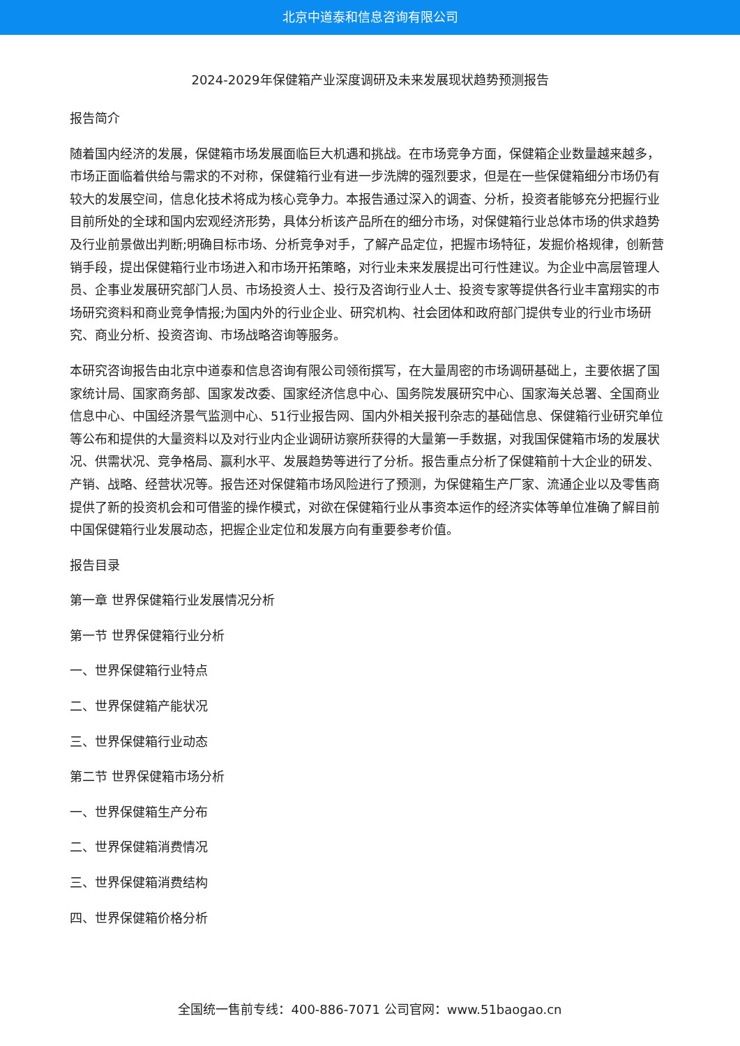北京中道泰和信息咨询有限公司
2024-2029年保健箱产业深度调研及未来发展现状趋势预测报告
报告简介
随着国内经济的发展，保健箱市场发展面临巨大机遇和挑战。在市场竞争方面，保健箱企业数量越来越多，市场正面临着供给与需求的不对称，保健箱行业有进一步洗牌的强烈要求，但是在一些保健箱细分市场仍有较大的发展空间，信息化技术将成为核心竞争力。本报告通过深入的调查、分析，投资者能够充分把握行业目前所处的全球和国内宏观经济形势，具体分析该产品所在的细分市场，对保健箱行业总体市场的供求趋势及行业前景做出判断;明确目标市场、分析竞争对手，了解产品定位，把握市场特征，发掘价格规律，创新营销手段，提出保健箱行业市场进入和市场开拓策略，对行业未来发展提出可行性建议。为企业中高层管理人员、企事业发展研究部门人员、市场投资人士、投行及咨询行业人士、投资专家等提供各行业丰富翔实的市场研究资料和商业竞争情报;为国内外的行业企业、研究机构、社会团体和政府部门提供专业的行业市场研究、商业分析、投资咨询、市场战略咨询等服务。
本研究咨询报告由北京中道泰和信息咨询有限公司领衔撰写，在大量周密的市场调研基础上，主要依据了国家统计局、国家商务部、国家发改委、国家经济信息中心、国务院发展研究中心、国家海关总署、全国商业信息中心、中国经济景气监测中心、51行业报告网、国内外相关报刊杂志的基础信息、保健箱行业研究单位等公布和提供的大量资料以及对行业内企业调研访察所获得的大量第一手数据，对我国保健箱市场的发展状况、供需状况、竞争格局、赢利水平、发展趋势等进行了分析。报告重点分析了保健箱前十大企业的研发、产销、战略、经营状况等。报告还对保健箱市场风险进行了预测，为保健箱生产厂家、流通企业以及零售商提供了新的投资机会和可借鉴的操作模式，对欲在保健箱行业从事资本运作的经济实体等单位准确了解目前中国保健箱行业发展动态，把握企业定位和发展方向有重要参考价值。
报告目录
第一章 世界保健箱行业发展情况分析
第一节 世界保健箱行业分析
一、世界保健箱行业特点
二、世界保健箱产能状况
三、世界保健箱行业动态
第二节 世界保健箱市场分析
一、世界保健箱生产分布
二、世界保健箱消费情况
三、世界保健箱消费结构
四、世界保健箱价格分析
全国统一售前专线：400-886-7071 公司官网：www.51baogao.cn